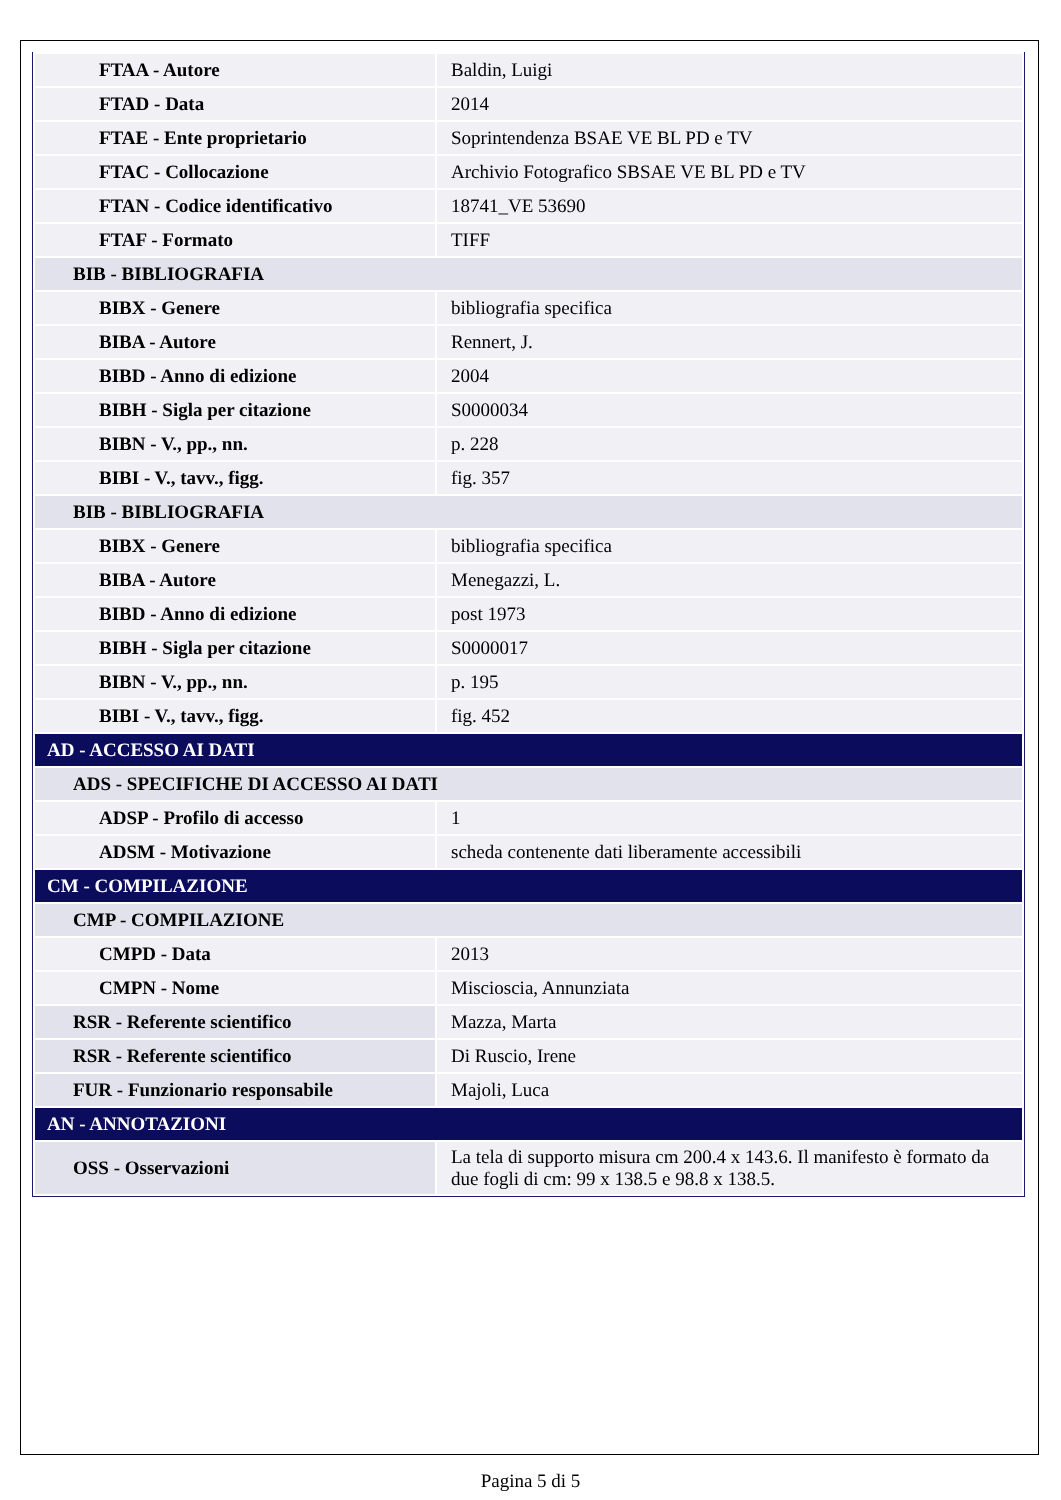| FTAA - Autore | Baldin, Luigi |
| FTAD - Data | 2014 |
| FTAE - Ente proprietario | Soprintendenza BSAE VE BL PD e TV |
| FTAC - Collocazione | Archivio Fotografico SBSAE VE BL PD e TV |
| FTAN - Codice identificativo | 18741_VE 53690 |
| FTAF - Formato | TIFF |
| BIB - BIBLIOGRAFIA | |
| BIBX - Genere | bibliografia specifica |
| BIBA - Autore | Rennert, J. |
| BIBD - Anno di edizione | 2004 |
| BIBH - Sigla per citazione | S0000034 |
| BIBN - V., pp., nn. | p. 228 |
| BIBI - V., tavv., figg. | fig. 357 |
| BIB - BIBLIOGRAFIA | |
| BIBX - Genere | bibliografia specifica |
| BIBA - Autore | Menegazzi, L. |
| BIBD - Anno di edizione | post 1973 |
| BIBH - Sigla per citazione | S0000017 |
| BIBN - V., pp., nn. | p. 195 |
| BIBI - V., tavv., figg. | fig. 452 |
| AD - ACCESSO AI DATI | |
| ADS - SPECIFICHE DI ACCESSO AI DATI | |
| ADSP - Profilo di accesso | 1 |
| ADSM - Motivazione | scheda contenente dati liberamente accessibili |
| CM - COMPILAZIONE | |
| CMP - COMPILAZIONE | |
| CMPD - Data | 2013 |
| CMPN - Nome | Miscioscia, Annunziata |
| RSR - Referente scientifico | Mazza, Marta |
| RSR - Referente scientifico | Di Ruscio, Irene |
| FUR - Funzionario responsabile | Majoli, Luca |
| AN - ANNOTAZIONI | |
| OSS - Osservazioni | La tela di supporto misura cm 200.4 x 143.6. Il manifesto è formato da due fogli di cm: 99 x 138.5 e 98.8 x 138.5. |
Pagina 5 di 5